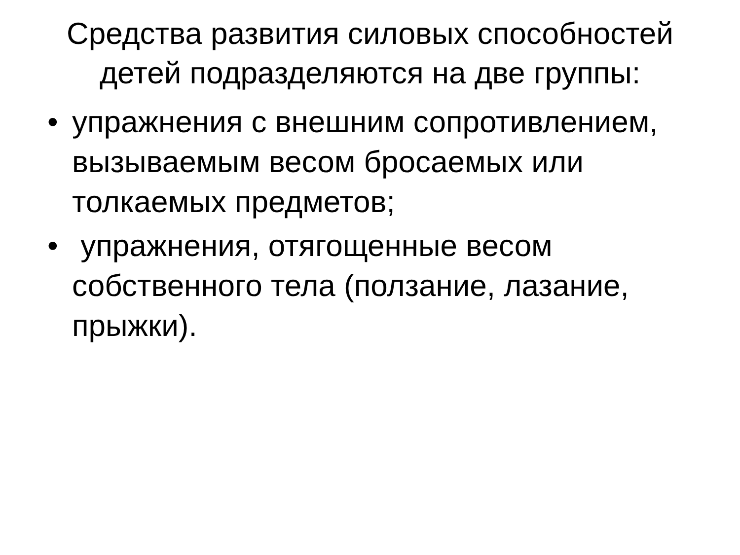Средства развития силовых способностей детей подразделяются на две группы:
• упражнения с внешним сопротивлением, вызываемым весом бросаемых или толкаемых предметов;
• упражнения, отягощенные весом собственного тела (ползание, лазание, прыжки).